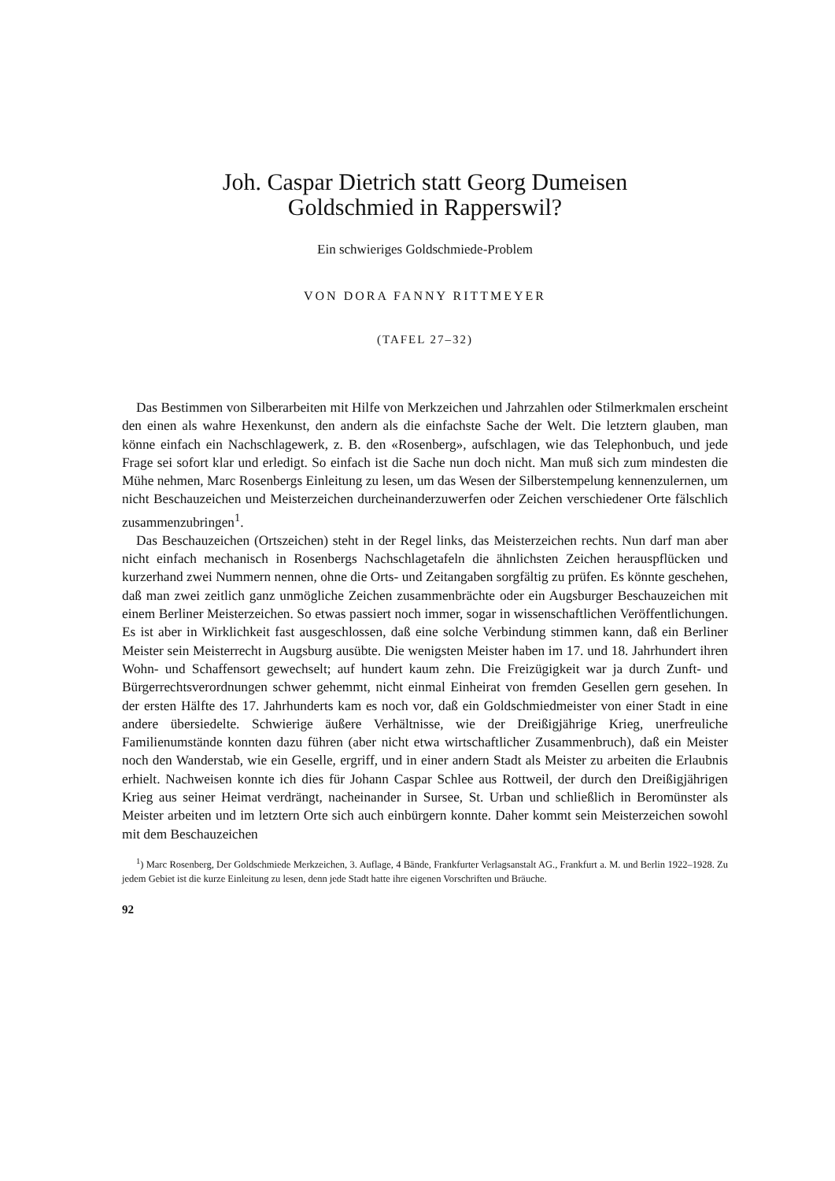Joh. Caspar Dietrich statt Georg Dumeisen
Goldschmied in Rapperswil?
Ein schwieriges Goldschmiede-Problem
VON DORA FANNY RITTMEYER
(TAFEL 27–32)
Das Bestimmen von Silberarbeiten mit Hilfe von Merkzeichen und Jahrzahlen oder Stilmerkmalen erscheint den einen als wahre Hexenkunst, den andern als die einfachste Sache der Welt. Die letztern glauben, man könne einfach ein Nachschlagewerk, z. B. den «Rosenberg», aufschlagen, wie das Telephonbuch, und jede Frage sei sofort klar und erledigt. So einfach ist die Sache nun doch nicht. Man muß sich zum mindesten die Mühe nehmen, Marc Rosenbergs Einleitung zu lesen, um das Wesen der Silberstempelung kennenzulernen, um nicht Beschauzeichen und Meisterzeichen durcheinanderzuwerfen oder Zeichen verschiedener Orte fälschlich zusammenzubringen<sup>1</sup>.
Das Beschauzeichen (Ortszeichen) steht in der Regel links, das Meisterzeichen rechts. Nun darf man aber nicht einfach mechanisch in Rosenbergs Nachschlagetafeln die ähnlichsten Zeichen herauspflücken und kurzerhand zwei Nummern nennen, ohne die Orts- und Zeitangaben sorgfältig zu prüfen. Es könnte geschehen, daß man zwei zeitlich ganz unmögliche Zeichen zusammenbrächte oder ein Augsburger Beschauzeichen mit einem Berliner Meisterzeichen. So etwas passiert noch immer, sogar in wissenschaftlichen Veröffentlichungen. Es ist aber in Wirklichkeit fast ausgeschlossen, daß eine solche Verbindung stimmen kann, daß ein Berliner Meister sein Meisterrecht in Augsburg ausübte. Die wenigsten Meister haben im 17. und 18. Jahrhundert ihren Wohn- und Schaffensort gewechselt; auf hundert kaum zehn. Die Freizügigkeit war ja durch Zunft- und Bürgerrechtsverordnungen schwer gehemmt, nicht einmal Einheirat von fremden Gesellen gern gesehen. In der ersten Hälfte des 17. Jahrhunderts kam es noch vor, daß ein Goldschmiedmeister von einer Stadt in eine andere übersiedelte. Schwierige äußere Verhältnisse, wie der Dreißigjährige Krieg, unerfreuliche Familienumstände konnten dazu führen (aber nicht etwa wirtschaftlicher Zusammenbruch), daß ein Meister noch den Wanderstab, wie ein Geselle, ergriff, und in einer andern Stadt als Meister zu arbeiten die Erlaubnis erhielt. Nachweisen konnte ich dies für Johann Caspar Schlee aus Rottweil, der durch den Dreißigjährigen Krieg aus seiner Heimat verdrängt, nacheinander in Sursee, St. Urban und schließlich in Beromünster als Meister arbeiten und im letztern Orte sich auch einbürgern konnte. Daher kommt sein Meisterzeichen sowohl mit dem Beschauzeichen
<sup>1</sup>) Marc Rosenberg, Der Goldschmiede Merkzeichen, 3. Auflage, 4 Bände, Frankfurter Verlagsanstalt AG., Frankfurt a. M. und Berlin 1922–1928. Zu jedem Gebiet ist die kurze Einleitung zu lesen, denn jede Stadt hatte ihre eigenen Vorschriften und Bräuche.
92